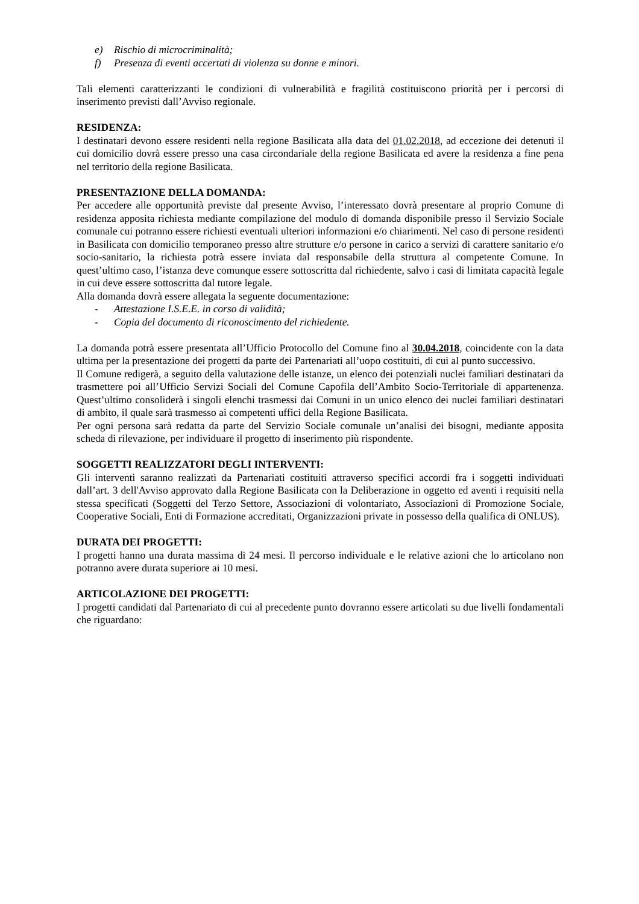e) Rischio di microcriminalità;
f) Presenza di eventi accertati di violenza su donne e minori.
Tali elementi caratterizzanti le condizioni di vulnerabilità e fragilità costituiscono priorità per i percorsi di inserimento previsti dall’Avviso regionale.
RESIDENZA:
I destinatari devono essere residenti nella regione Basilicata alla data del 01.02.2018, ad eccezione dei detenuti il cui domicilio dovrà essere presso una casa circondariale della regione Basilicata ed avere la residenza a fine pena nel territorio della regione Basilicata.
PRESENTAZIONE DELLA DOMANDA:
Per accedere alle opportunità previste dal presente Avviso, l’interessato dovrà presentare al proprio Comune di residenza apposita richiesta mediante compilazione del modulo di domanda disponibile presso il Servizio Sociale comunale cui potranno essere richiesti eventuali ulteriori informazioni e/o chiarimenti. Nel caso di persone residenti in Basilicata con domicilio temporaneo presso altre strutture e/o persone in carico a servizi di carattere sanitario e/o socio-sanitario, la richiesta potrà essere inviata dal responsabile della struttura al competente Comune. In quest’ultimo caso, l’istanza deve comunque essere sottoscritta dal richiedente, salvo i casi di limitata capacità legale in cui deve essere sottoscritta dal tutore legale.
Alla domanda dovrà essere allegata la seguente documentazione:
- Attestazione I.S.E.E. in corso di validità;
- Copia del documento di riconoscimento del richiedente.
La domanda potrà essere presentata all’Ufficio Protocollo del Comune fino al 30.04.2018, coincidente con la data ultima per la presentazione dei progetti da parte dei Partenariati all’uopo costituiti, di cui al punto successivo.
Il Comune redigerà, a seguito della valutazione delle istanze, un elenco dei potenziali nuclei familiari destinatari da trasmettere poi all’Ufficio Servizi Sociali del Comune Capofila dell’Ambito Socio-Territoriale di appartenenza. Quest’ultimo consoliderà i singoli elenchi trasmessi dai Comuni in un unico elenco dei nuclei familiari destinatari di ambito, il quale sarà trasmesso ai competenti uffici della Regione Basilicata.
Per ogni persona sarà redatta da parte del Servizio Sociale comunale un’analisi dei bisogni, mediante apposita scheda di rilevazione, per individuare il progetto di inserimento più rispondente.
SOGGETTI REALIZZATORI DEGLI INTERVENTI:
Gli interventi saranno realizzati da Partenariati costituiti attraverso specifici accordi fra i soggetti individuati dall’art. 3 dell'Avviso approvato dalla Regione Basilicata con la Deliberazione in oggetto ed aventi i requisiti nella stessa specificati (Soggetti del Terzo Settore, Associazioni di volontariato, Associazioni di Promozione Sociale, Cooperative Sociali, Enti di Formazione accreditati, Organizzazioni private in possesso della qualifica di ONLUS).
DURATA DEI PROGETTI:
I progetti hanno una durata massima di 24 mesi. Il percorso individuale e le relative azioni che lo articolano non potranno avere durata superiore ai 10 mesi.
ARTICOLAZIONE DEI PROGETTI:
I progetti candidati dal Partenariato di cui al precedente punto dovranno essere articolati su due livelli fondamentali che riguardano: